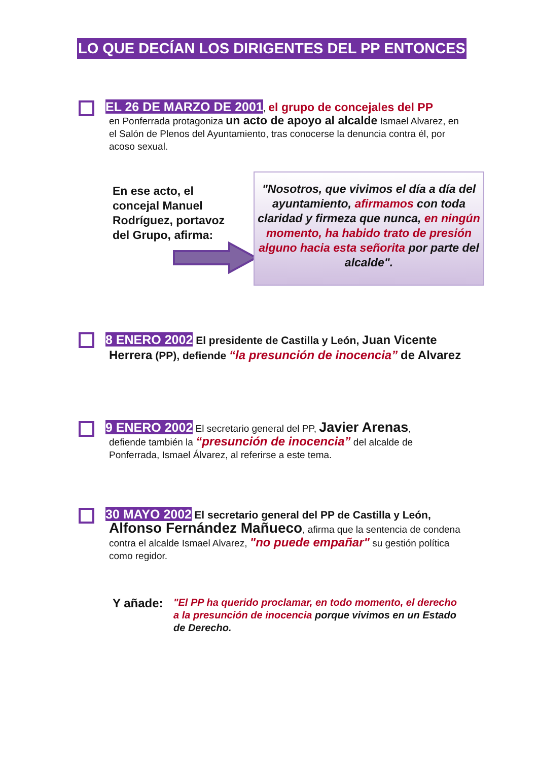LO QUE DECÍAN LOS DIRIGENTES DEL PP ENTONCES
EL 26 DE MARZO DE 2001, el grupo de concejales del PP
en Ponferrada protagoniza un acto de apoyo al alcalde Ismael Alvarez, en el Salón de Plenos del Ayuntamiento, tras conocerse la denuncia contra él, por acoso sexual.
En ese acto, el concejal Manuel Rodríguez, portavoz del Grupo, afirma:
"Nosotros, que vivimos el día a día del ayuntamiento, afirmamos con toda claridad y firmeza que nunca, en ningún momento, ha habido trato de presión alguno hacia esta señorita por parte del alcalde".
8 ENERO 2002 El presidente de Castilla y León, Juan Vicente Herrera (PP), defiende “la presunción de inocencia” de Alvarez
9 ENERO 2002 El secretario general del PP, Javier Arenas,
defiende también la “presunción de inocencia” del alcalde de Ponferrada, Ismael Álvarez, al referirse a este tema.
30 MAYO 2002 El secretario general del PP de Castilla y León,
Alfonso Fernández Mañueco, afirma que la sentencia de condena contra el alcalde Ismael Alvarez, "no puede empañar" su gestión política como regidor.
Y añade:
"El PP ha querido proclamar, en todo momento, el derecho a la presunción de inocencia porque vivimos en un Estado de Derecho.